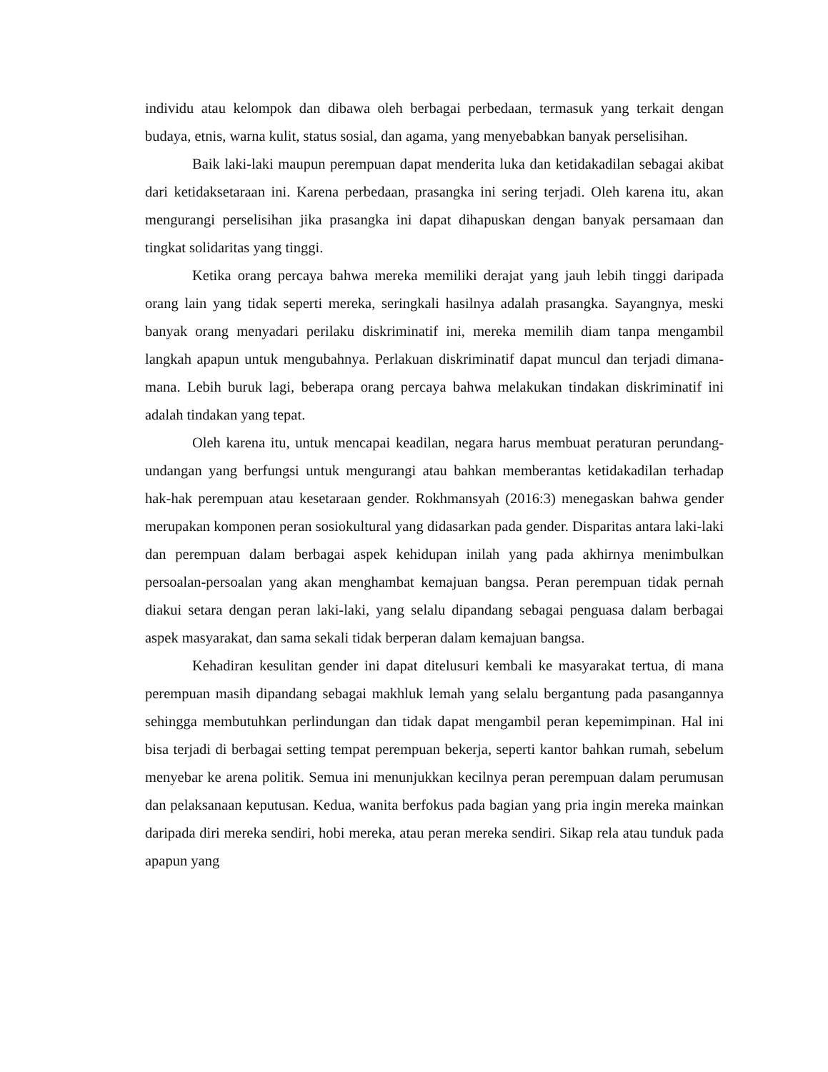individu atau kelompok dan dibawa oleh berbagai perbedaan, termasuk yang terkait dengan budaya, etnis, warna kulit, status sosial, dan agama, yang menyebabkan banyak perselisihan.
Baik laki-laki maupun perempuan dapat menderita luka dan ketidakadilan sebagai akibat dari ketidaksetaraan ini. Karena perbedaan, prasangka ini sering terjadi. Oleh karena itu, akan mengurangi perselisihan jika prasangka ini dapat dihapuskan dengan banyak persamaan dan tingkat solidaritas yang tinggi.
Ketika orang percaya bahwa mereka memiliki derajat yang jauh lebih tinggi daripada orang lain yang tidak seperti mereka, seringkali hasilnya adalah prasangka. Sayangnya, meski banyak orang menyadari perilaku diskriminatif ini, mereka memilih diam tanpa mengambil langkah apapun untuk mengubahnya. Perlakuan diskriminatif dapat muncul dan terjadi dimana-mana. Lebih buruk lagi, beberapa orang percaya bahwa melakukan tindakan diskriminatif ini adalah tindakan yang tepat.
Oleh karena itu, untuk mencapai keadilan, negara harus membuat peraturan perundang-undangan yang berfungsi untuk mengurangi atau bahkan memberantas ketidakadilan terhadap hak-hak perempuan atau kesetaraan gender. Rokhmansyah (2016:3) menegaskan bahwa gender merupakan komponen peran sosiokultural yang didasarkan pada gender. Disparitas antara laki-laki dan perempuan dalam berbagai aspek kehidupan inilah yang pada akhirnya menimbulkan persoalan-persoalan yang akan menghambat kemajuan bangsa. Peran perempuan tidak pernah diakui setara dengan peran laki-laki, yang selalu dipandang sebagai penguasa dalam berbagai aspek masyarakat, dan sama sekali tidak berperan dalam kemajuan bangsa.
Kehadiran kesulitan gender ini dapat ditelusuri kembali ke masyarakat tertua, di mana perempuan masih dipandang sebagai makhluk lemah yang selalu bergantung pada pasangannya sehingga membutuhkan perlindungan dan tidak dapat mengambil peran kepemimpinan. Hal ini bisa terjadi di berbagai setting tempat perempuan bekerja, seperti kantor bahkan rumah, sebelum menyebar ke arena politik. Semua ini menunjukkan kecilnya peran perempuan dalam perumusan dan pelaksanaan keputusan. Kedua, wanita berfokus pada bagian yang pria ingin mereka mainkan daripada diri mereka sendiri, hobi mereka, atau peran mereka sendiri. Sikap rela atau tunduk pada apapun yang